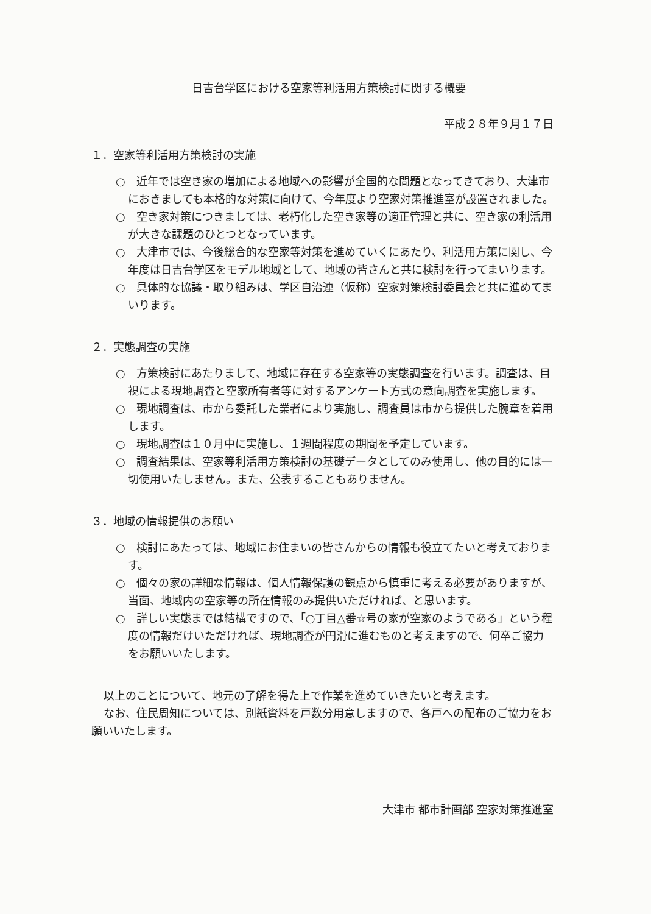日吉台学区における空家等利活用方策検討に関する概要
平成２８年９月１７日
１．空家等利活用方策検討の実施
○　近年では空き家の増加による地域への影響が全国的な問題となってきており、大津市におきましても本格的な対策に向けて、今年度より空家対策推進室が設置されました。
○　空き家対策につきましては、老朽化した空き家等の適正管理と共に、空き家の利活用が大きな課題のひとつとなっています。
○　大津市では、今後総合的な空家等対策を進めていくにあたり、利活用方策に関し、今年度は日吉台学区をモデル地域として、地域の皆さんと共に検討を行ってまいります。
○　具体的な協議・取り組みは、学区自治連（仮称）空家対策検討委員会と共に進めてまいります。
２．実態調査の実施
○　方策検討にあたりまして、地域に存在する空家等の実態調査を行います。調査は、目視による現地調査と空家所有者等に対するアンケート方式の意向調査を実施します。
○　現地調査は、市から委託した業者により実施し、調査員は市から提供した腕章を着用します。
○　現地調査は１０月中に実施し、１週間程度の期間を予定しています。
○　調査結果は、空家等利活用方策検討の基礎データとしてのみ使用し、他の目的には一切使用いたしません。また、公表することもありません。
３．地域の情報提供のお願い
○　検討にあたっては、地域にお住まいの皆さんからの情報も役立てたいと考えております。
○　個々の家の詳細な情報は、個人情報保護の観点から慎重に考える必要がありますが、当面、地域内の空家等の所在情報のみ提供いただければ、と思います。
○　詳しい実態までは結構ですので、「○丁目△番☆号の家が空家のようである」という程度の情報だけいただければ、現地調査が円滑に進むものと考えますので、何卒ご協力をお願いいたします。
以上のことについて、地元の了解を得た上で作業を進めていきたいと考えます。
なお、住民周知については、別紙資料を戸数分用意しますので、各戸への配布のご協力をお願いいたします。
大津市 都市計画部 空家対策推進室